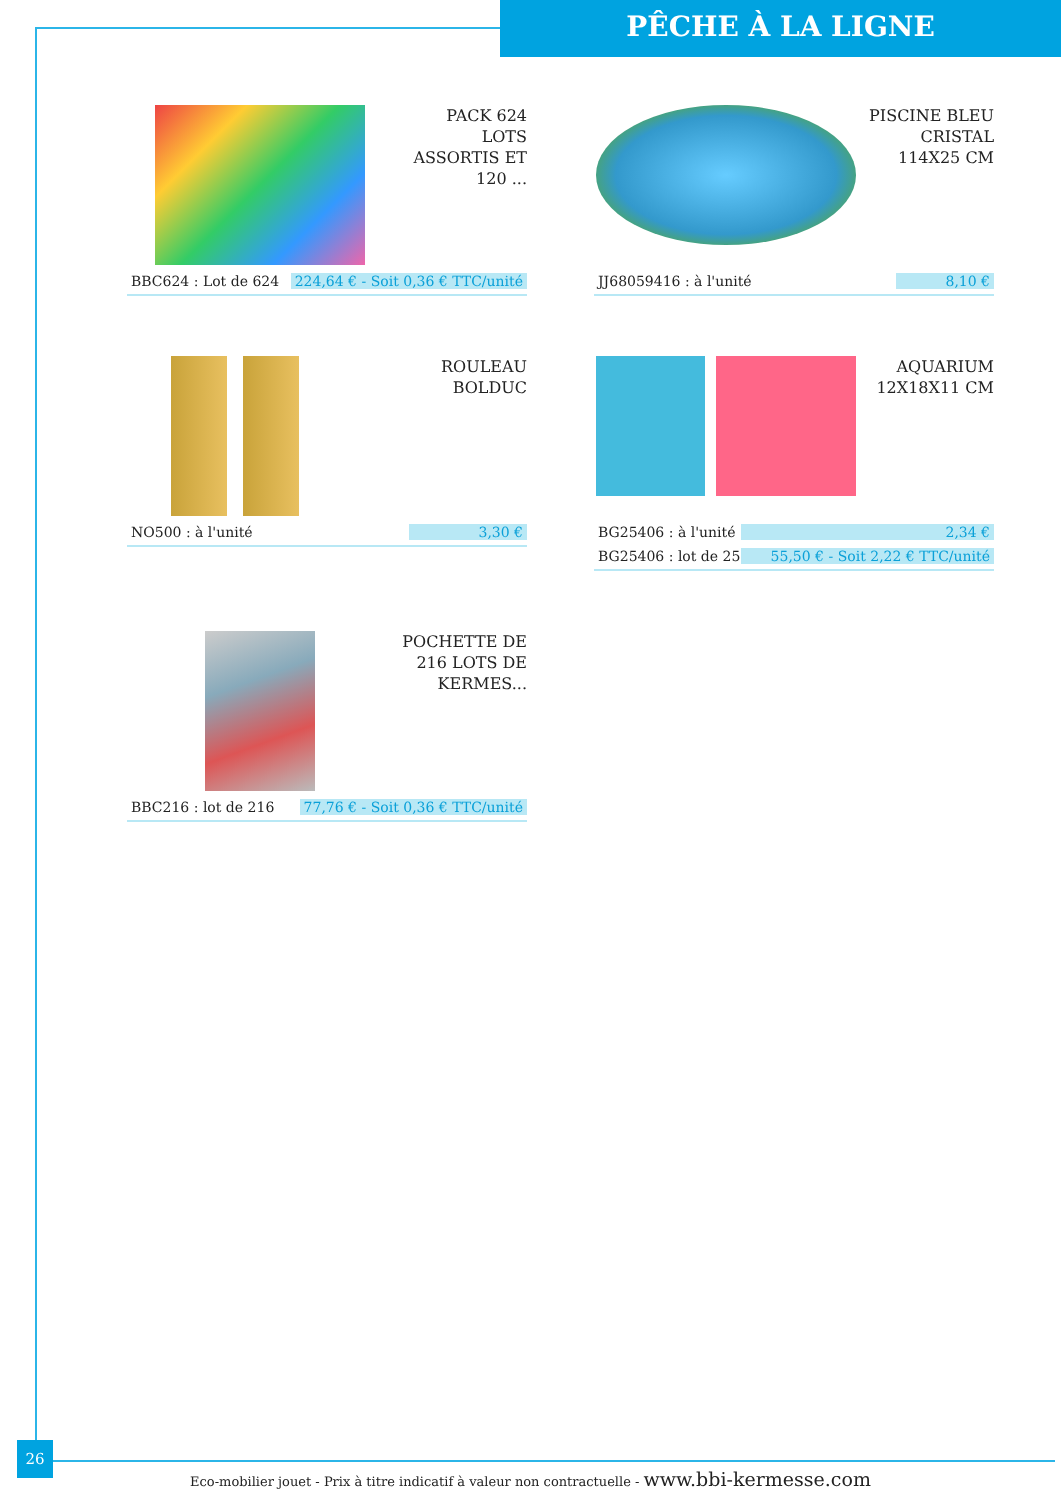PÊCHE À LA LIGNE
PACK 624 LOTS ASSORTIS ET 120 ...
BBC624 : Lot de 624 224,64 € - Soit 0,36 € TTC/unité
PISCINE BLEU CRISTAL 114X25 CM
JJ68059416 : à l'unité 8,10 €
ROULEAU BOLDUC
NO500 : à l'unité 3,30 €
AQUARIUM 12X18X11 CM
BG25406 : à l'unité 2,34 €
BG25406 : lot de 25 55,50 € - Soit 2,22 € TTC/unité
POCHETTE DE 216 LOTS DE KERMES...
BBC216 : lot de 216 77,76 € - Soit 0,36 € TTC/unité
26
Eco-mobilier jouet - Prix à titre indicatif à valeur non contractuelle - www.bbi-kermesse.com